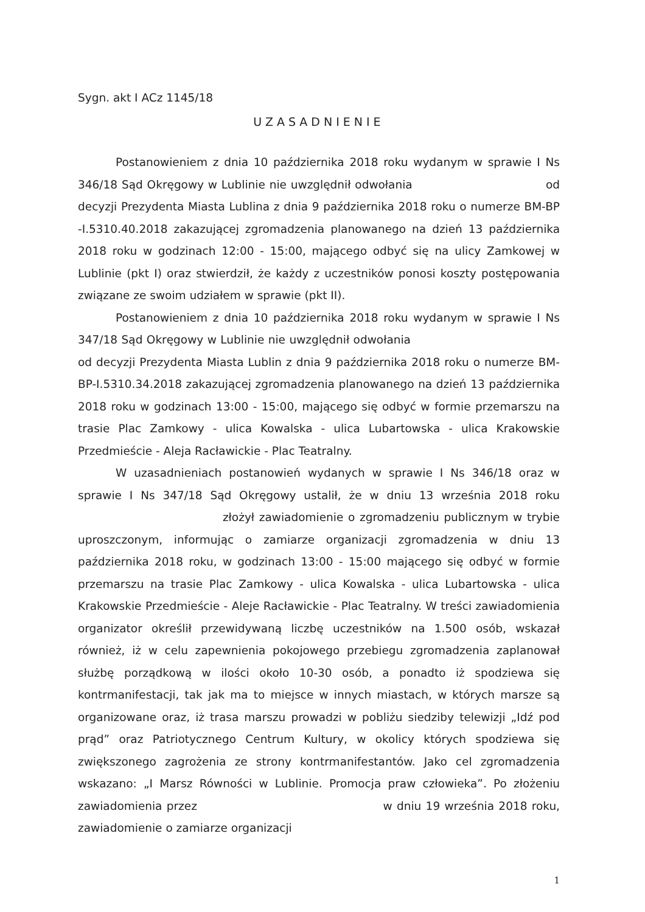Sygn. akt I ACz 1145/18
UZASADNIENIE
Postanowieniem z dnia 10 października 2018 roku wydanym w sprawie I Ns 346/18 Sąd Okręgowy w Lublinie nie uwzględnił odwołania od decyzji Prezydenta Miasta Lublina z dnia 9 października 2018 roku o numerze BM-BP -I.5310.40.2018 zakazującej zgromadzenia planowanego na dzień 13 października 2018 roku w godzinach 12:00 - 15:00, mającego odbyć się na ulicy Zamkowej w Lublinie (pkt I) oraz stwierdził, że każdy z uczestników ponosi koszty postępowania związane ze swoim udziałem w sprawie (pkt II).
Postanowieniem z dnia 10 października 2018 roku wydanym w sprawie I Ns 347/18 Sąd Okręgowy w Lublinie nie uwzględnił odwołania od decyzji Prezydenta Miasta Lublin z dnia 9 października 2018 roku o numerze BM-BP-I.5310.34.2018 zakazującej zgromadzenia planowanego na dzień 13 października 2018 roku w godzinach 13:00 - 15:00, mającego się odbyć w formie przemarszu na trasie Plac Zamkowy - ulica Kowalska - ulica Lubartowska - ulica Krakowskie Przedmieście - Aleja Racławickie - Plac Teatralny.
W uzasadnieniach postanowień wydanych w sprawie I Ns 346/18 oraz w sprawie I Ns 347/18 Sąd Okręgowy ustalił, że w dniu 13 września 2018 roku złożył zawiadomienie o zgromadzeniu publicznym w trybie uproszczonym, informując o zamiarze organizacji zgromadzenia w dniu 13 października 2018 roku, w godzinach 13:00 - 15:00 mającego się odbyć w formie przemarszu na trasie Plac Zamkowy - ulica Kowalska - ulica Lubartowska - ulica Krakowskie Przedmieście - Aleje Racławickie - Plac Teatralny. W treści zawiadomienia organizator określił przewidywaną liczbę uczestników na 1.500 osób, wskazał również, iż w celu zapewnienia pokojowego przebiegu zgromadzenia zaplanował służbę porządkową w ilości około 10-30 osób, a ponadto iż spodziewa się kontrmanifestacji, tak jak ma to miejsce w innych miastach, w których marsze są organizowane oraz, iż trasa marszu prowadzi w pobliżu siedziby telewizji „Idź pod prąd” oraz Patriotycznego Centrum Kultury, w okolicy których spodziewa się zwiększonego zagrożenia ze strony kontrmanifestantów. Jako cel zgromadzenia wskazano: „I Marsz Równości w Lublinie. Promocja praw człowieka”. Po złożeniu zawiadomienia przez w dniu 19 września 2018 roku, zawiadomienie o zamiarze organizacji
1